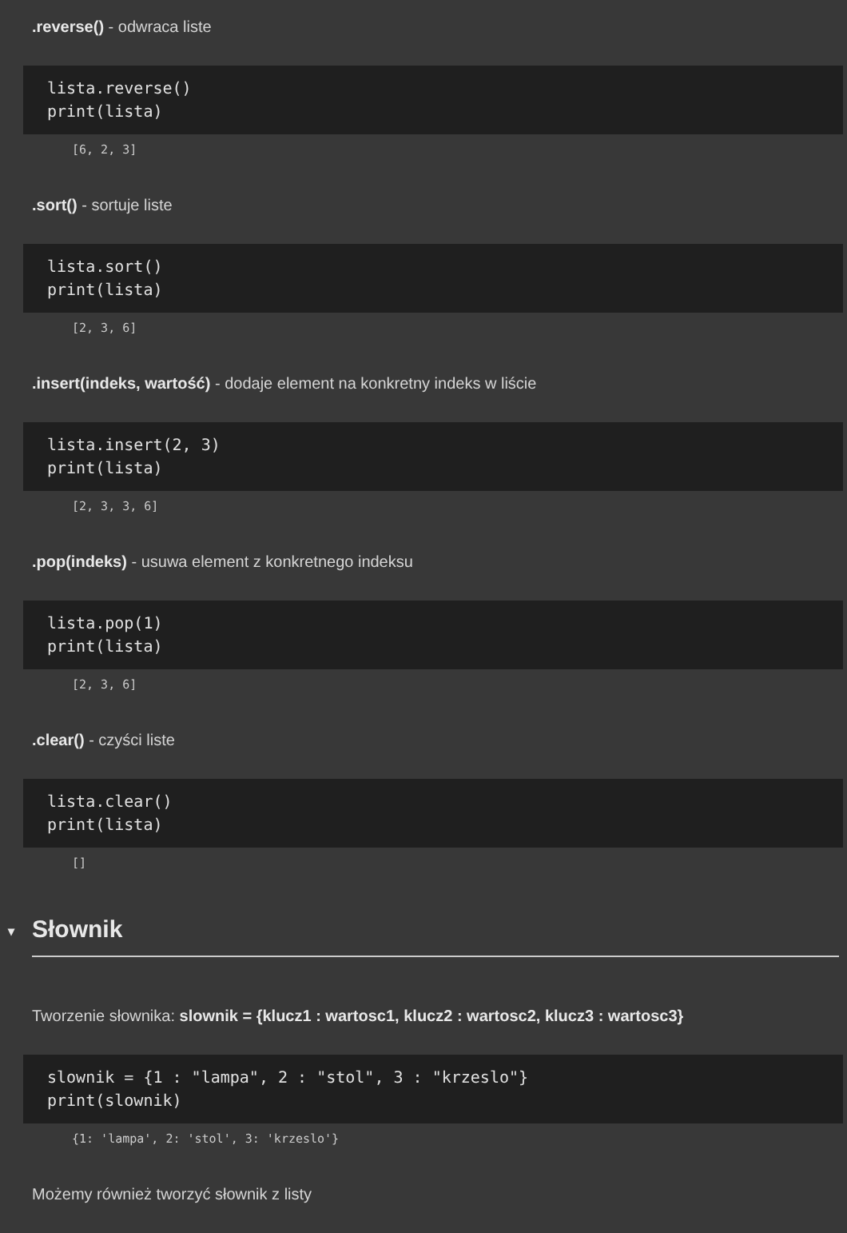.reverse() - odwraca liste
lista.reverse()
print(lista)
[6, 2, 3]
.sort() - sortuje liste
lista.sort()
print(lista)
[2, 3, 6]
.insert(indeks, wartość) - dodaje element na konkretny indeks w liście
lista.insert(2, 3)
print(lista)
[2, 3, 3, 6]
.pop(indeks) - usuwa element z konkretnego indeksu
lista.pop(1)
print(lista)
[2, 3, 6]
.clear() - czyści liste
lista.clear()
print(lista)
[]
▾ Słownik
Tworzenie słownika: slownik = {klucz1 : wartosc1, klucz2 : wartosc2, klucz3 : wartosc3}
slownik = {1 : "lampa", 2 : "stol", 3 : "krzeslo"}
print(slownik)
{1: 'lampa', 2: 'stol', 3: 'krzeslo'}
Możemy również tworzyć słownik z listy